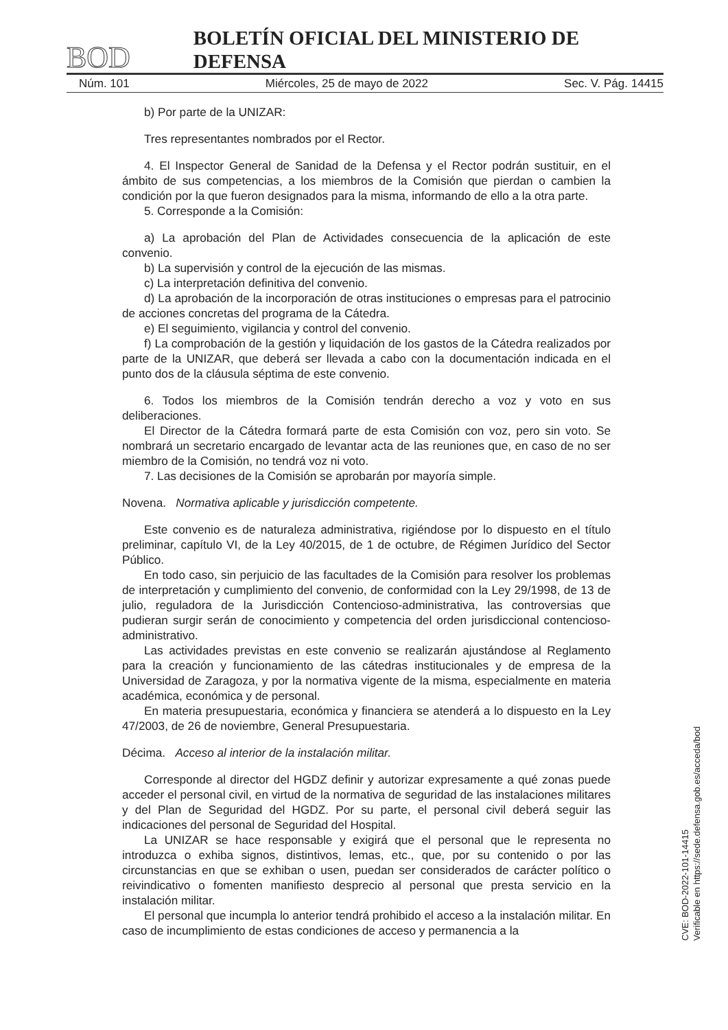BOD BOLETÍN OFICIAL DEL MINISTERIO DE DEFENSA
Núm. 101 Miércoles, 25 de mayo de 2022 Sec. V. Pág. 14415
b) Por parte de la UNIZAR:
Tres representantes nombrados por el Rector.
4. El Inspector General de Sanidad de la Defensa y el Rector podrán sustituir, en el ámbito de sus competencias, a los miembros de la Comisión que pierdan o cambien la condición por la que fueron designados para la misma, informando de ello a la otra parte.
5. Corresponde a la Comisión:
a) La aprobación del Plan de Actividades consecuencia de la aplicación de este convenio.
b) La supervisión y control de la ejecución de las mismas.
c) La interpretación definitiva del convenio.
d) La aprobación de la incorporación de otras instituciones o empresas para el patrocinio de acciones concretas del programa de la Cátedra.
e) El seguimiento, vigilancia y control del convenio.
f) La comprobación de la gestión y liquidación de los gastos de la Cátedra realizados por parte de la UNIZAR, que deberá ser llevada a cabo con la documentación indicada en el punto dos de la cláusula séptima de este convenio.
6. Todos los miembros de la Comisión tendrán derecho a voz y voto en sus deliberaciones.
El Director de la Cátedra formará parte de esta Comisión con voz, pero sin voto. Se nombrará un secretario encargado de levantar acta de las reuniones que, en caso de no ser miembro de la Comisión, no tendrá voz ni voto.
7. Las decisiones de la Comisión se aprobarán por mayoría simple.
Novena. Normativa aplicable y jurisdicción competente.
Este convenio es de naturaleza administrativa, rigiéndose por lo dispuesto en el título preliminar, capítulo VI, de la Ley 40/2015, de 1 de octubre, de Régimen Jurídico del Sector Público.
En todo caso, sin perjuicio de las facultades de la Comisión para resolver los problemas de interpretación y cumplimiento del convenio, de conformidad con la Ley 29/1998, de 13 de julio, reguladora de la Jurisdicción Contencioso-administrativa, las controversias que pudieran surgir serán de conocimiento y competencia del orden jurisdiccional contencioso-administrativo.
Las actividades previstas en este convenio se realizarán ajustándose al Reglamento para la creación y funcionamiento de las cátedras institucionales y de empresa de la Universidad de Zaragoza, y por la normativa vigente de la misma, especialmente en materia académica, económica y de personal.
En materia presupuestaria, económica y financiera se atenderá a lo dispuesto en la Ley 47/2003, de 26 de noviembre, General Presupuestaria.
Décima. Acceso al interior de la instalación militar.
Corresponde al director del HGDZ definir y autorizar expresamente a qué zonas puede acceder el personal civil, en virtud de la normativa de seguridad de las instalaciones militares y del Plan de Seguridad del HGDZ. Por su parte, el personal civil deberá seguir las indicaciones del personal de Seguridad del Hospital.
La UNIZAR se hace responsable y exigirá que el personal que le representa no introduzca o exhiba signos, distintivos, lemas, etc., que, por su contenido o por las circunstancias en que se exhiban o usen, puedan ser considerados de carácter político o reivindicativo o fomenten manifiesto desprecio al personal que presta servicio en la instalación militar.
El personal que incumpla lo anterior tendrá prohibido el acceso a la instalación militar. En caso de incumplimiento de estas condiciones de acceso y permanencia a la
CVE: BOD-2022-101-14415
Verificable en https://sede.defensa.gob.es/acceda/bod